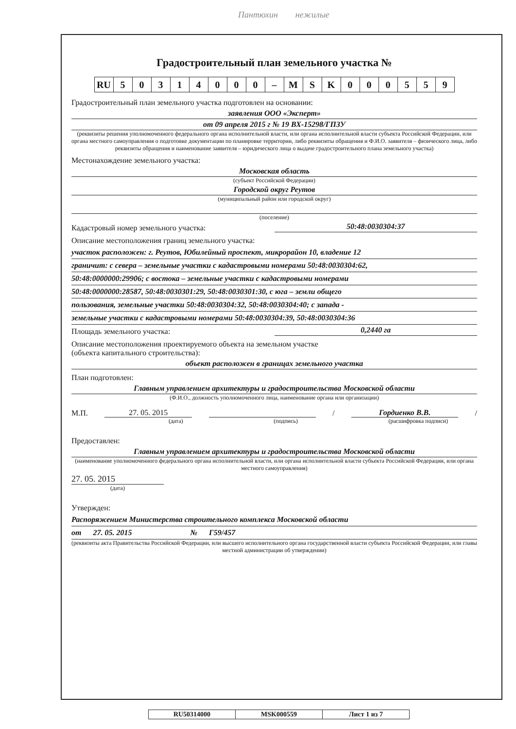Пантюхин нежилые
Градостроительный план земельного участка №
| RU | 5 | 0 | 3 | 1 | 4 | 0 | 0 | 0 | – | M | S | K | 0 | 0 | 0 | 5 | 5 | 9 |
Градостроительный план земельного участка подготовлен на основании:
заявления ООО «Эксперт»
от 09 апреля 2015 г № 19 ВХ-15298/ГПЗУ
(реквизиты решения уполномоченного федерального органа исполнительной власти, или органа исполнительной власти субъекта Российской Федерации, или органа местного самоуправления о подготовке документации по планировке территории, либо реквизиты обращения и Ф.И.О. заявителя – физического лица, либо реквизиты обращения и наименование заявителя – юридического лица о выдаче градостроительного плана земельного участка)
Местонахождение земельного участка:
Московская область
(субъект Российской Федерации)
Городской округ Реутов
(муниципальный район или городской округ)
(поселение)
Кадастровый номер земельного участка:
50:48:0030304:37
Описание местоположения границ земельного участка:
участок расположен: г. Реутов, Юбилейный проспект, микрорайон 10, владение 12
граничит: с севера – земельные участки с кадастровыми номерами 50:48:0030304:62,
50:48:0000000:29906; с востока – земельные участки с кадастровыми номерами
50:48:0000000:28587, 50:48:0030301:29, 50:48:0030301:30, с юга – земли общего
пользования, земельные участки 50:48:0030304:32, 50:48:0030304:40; с запада -
земельные участки с кадастровыми номерами 50:48:0030304:39, 50:48:0030304:36
Площадь земельного участка:
0,2440 га
Описание местоположения проектируемого объекта на земельном участке
(объекта капитального строительства):
объект расположен в границах земельного участка
План подготовлен:
Главным управлением архитектуры и градостроительства Московской области
(Ф.И.О., должность уполномоченного лица, наименование органа или организации)
М.П. 27. 05. 2015 / Гордиенко В.В. /
(дата) (подпись) (расшифровка подписи)
Предоставлен:
Главным управлением архитектуры и градостроительства Московской области
(наименование уполномоченного федерального органа исполнительной власти, или органа исполнительной власти субъекта Российской Федерации, или органа местного самоуправления)
27. 05. 2015
(дата)
Утвержден:
Распоряжением Министерства строительного комплекса Московской области
от 27. 05. 2015 № Г59/457
(реквизиты акта Правительства Российской Федерации, или высшего исполнительного органа государственной власти субъекта Российской Федерации, или главы местной администрации об утверждении)
| RU50314000 | MSK000559 | Лист 1 из 7 |